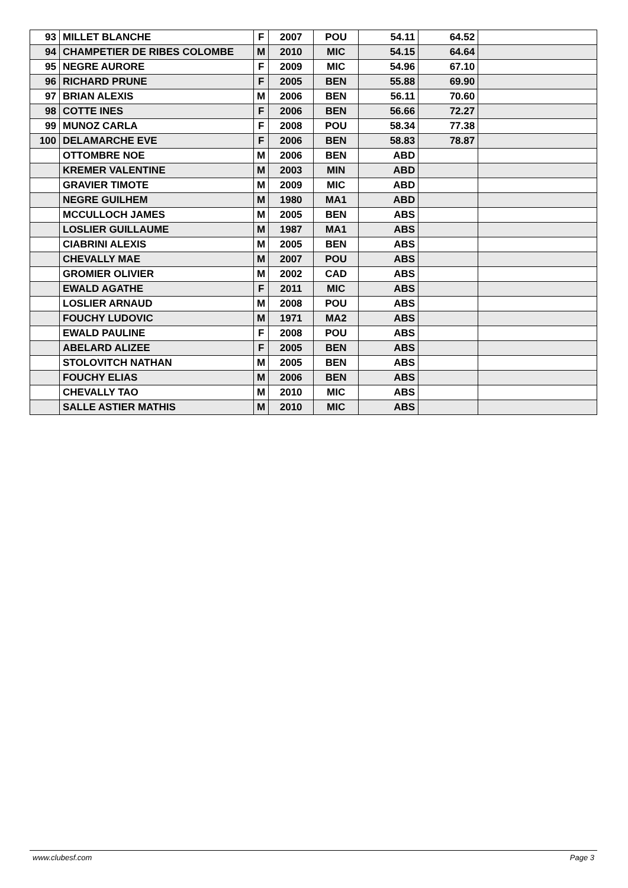| 93 | MILLET BLANCHE | F | 2007 | POU | 54.11 | 64.52 | |
| 94 | CHAMPETIER DE RIBES COLOMBE | M | 2010 | MIC | 54.15 | 64.64 | |
| 95 | NEGRE AURORE | F | 2009 | MIC | 54.96 | 67.10 | |
| 96 | RICHARD PRUNE | F | 2005 | BEN | 55.88 | 69.90 | |
| 97 | BRIAN ALEXIS | M | 2006 | BEN | 56.11 | 70.60 | |
| 98 | COTTE INES | F | 2006 | BEN | 56.66 | 72.27 | |
| 99 | MUNOZ CARLA | F | 2008 | POU | 58.34 | 77.38 | |
| 100 | DELAMARCHE EVE | F | 2006 | BEN | 58.83 | 78.87 | |
| | OTTOMBRE NOE | M | 2006 | BEN | ABD | | |
| | KREMER VALENTINE | M | 2003 | MIN | ABD | | |
| | GRAVIER TIMOTE | M | 2009 | MIC | ABD | | |
| | NEGRE GUILHEM | M | 1980 | MA1 | ABD | | |
| | MCCULLOCH JAMES | M | 2005 | BEN | ABS | | |
| | LOSLIER GUILLAUME | M | 1987 | MA1 | ABS | | |
| | CIABRINI ALEXIS | M | 2005 | BEN | ABS | | |
| | CHEVALLY MAE | M | 2007 | POU | ABS | | |
| | GROMIER OLIVIER | M | 2002 | CAD | ABS | | |
| | EWALD AGATHE | F | 2011 | MIC | ABS | | |
| | LOSLIER ARNAUD | M | 2008 | POU | ABS | | |
| | FOUCHY LUDOVIC | M | 1971 | MA2 | ABS | | |
| | EWALD PAULINE | F | 2008 | POU | ABS | | |
| | ABELARD ALIZEE | F | 2005 | BEN | ABS | | |
| | STOLOVITCH NATHAN | M | 2005 | BEN | ABS | | |
| | FOUCHY ELIAS | M | 2006 | BEN | ABS | | |
| | CHEVALLY TAO | M | 2010 | MIC | ABS | | |
| | SALLE ASTIER MATHIS | M | 2010 | MIC | ABS | | |
www.clubesf.com Page 3